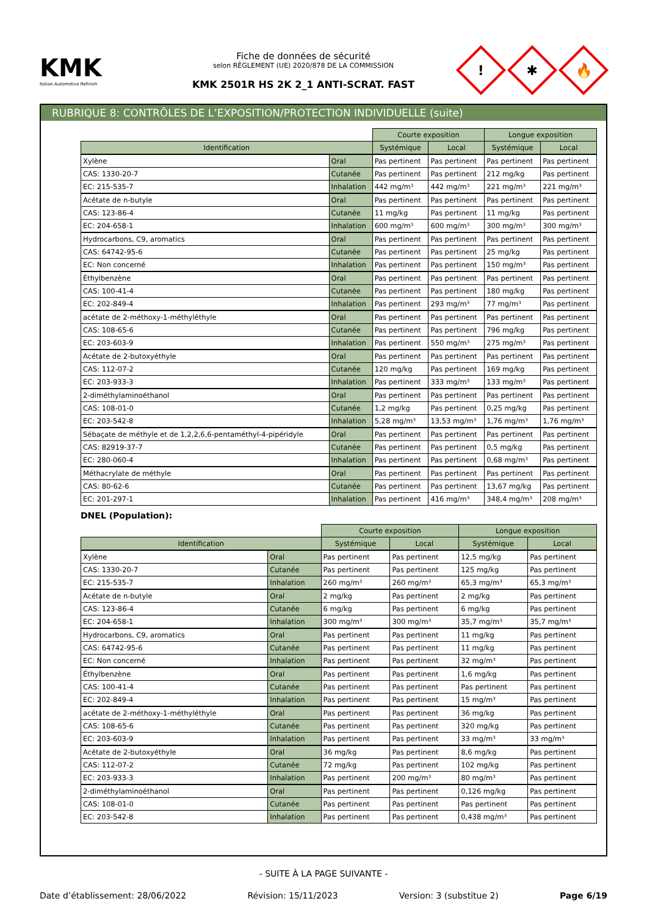KMK
Italian Automotive Refinish
Fiche de données de sécurité
selon RÈGLEMENT (UE) 2020/878 DE LA COMMISSION
KMK 2501R HS 2K 2_1 ANTI-SCRAT. FAST
!
✱
🔥
RUBRIQUE 8: CONTRÔLES DE L’EXPOSITION/PROTECTION INDIVIDUELLE (suite)
| | | Courte exposition | | Longue exposition | |
| --- | --- | --- | --- | --- | --- |
| Identification | | Systémique | Local | Systémique | Local |
| Xylène | Oral | Pas pertinent | Pas pertinent | Pas pertinent | Pas pertinent |
| CAS: 1330-20-7 | Cutanée | Pas pertinent | Pas pertinent | 212 mg/kg | Pas pertinent |
| EC: 215-535-7 | Inhalation | 442 mg/m³ | 442 mg/m³ | 221 mg/m³ | 221 mg/m³ |
| Acétate de n-butyle | Oral | Pas pertinent | Pas pertinent | Pas pertinent | Pas pertinent |
| CAS: 123-86-4 | Cutanée | 11 mg/kg | Pas pertinent | 11 mg/kg | Pas pertinent |
| EC: 204-658-1 | Inhalation | 600 mg/m³ | 600 mg/m³ | 300 mg/m³ | 300 mg/m³ |
| Hydrocarbons, C9, aromatics | Oral | Pas pertinent | Pas pertinent | Pas pertinent | Pas pertinent |
| CAS: 64742-95-6 | Cutanée | Pas pertinent | Pas pertinent | 25 mg/kg | Pas pertinent |
| EC: Non concerné | Inhalation | Pas pertinent | Pas pertinent | 150 mg/m³ | Pas pertinent |
| Éthylbenzène | Oral | Pas pertinent | Pas pertinent | Pas pertinent | Pas pertinent |
| CAS: 100-41-4 | Cutanée | Pas pertinent | Pas pertinent | 180 mg/kg | Pas pertinent |
| EC: 202-849-4 | Inhalation | Pas pertinent | 293 mg/m³ | 77 mg/m³ | Pas pertinent |
| acétate de 2-méthoxy-1-méthyléthyle | Oral | Pas pertinent | Pas pertinent | Pas pertinent | Pas pertinent |
| CAS: 108-65-6 | Cutanée | Pas pertinent | Pas pertinent | 796 mg/kg | Pas pertinent |
| EC: 203-603-9 | Inhalation | Pas pertinent | 550 mg/m³ | 275 mg/m³ | Pas pertinent |
| Acétate de 2-butoxyéthyle | Oral | Pas pertinent | Pas pertinent | Pas pertinent | Pas pertinent |
| CAS: 112-07-2 | Cutanée | 120 mg/kg | Pas pertinent | 169 mg/kg | Pas pertinent |
| EC: 203-933-3 | Inhalation | Pas pertinent | 333 mg/m³ | 133 mg/m³ | Pas pertinent |
| 2-diméthylaminoéthanol | Oral | Pas pertinent | Pas pertinent | Pas pertinent | Pas pertinent |
| CAS: 108-01-0 | Cutanée | 1,2 mg/kg | Pas pertinent | 0,25 mg/kg | Pas pertinent |
| EC: 203-542-8 | Inhalation | 5,28 mg/m³ | 13,53 mg/m³ | 1,76 mg/m³ | 1,76 mg/m³ |
| Sébaçate de méthyle et de 1,2,2,6,6-pentaméthyl-4-pipéridyle | Oral | Pas pertinent | Pas pertinent | Pas pertinent | Pas pertinent |
| CAS: 82919-37-7 | Cutanée | Pas pertinent | Pas pertinent | 0,5 mg/kg | Pas pertinent |
| EC: 280-060-4 | Inhalation | Pas pertinent | Pas pertinent | 0,68 mg/m³ | Pas pertinent |
| Méthacrylate de méthyle | Oral | Pas pertinent | Pas pertinent | Pas pertinent | Pas pertinent |
| CAS: 80-62-6 | Cutanée | Pas pertinent | Pas pertinent | 13,67 mg/kg | Pas pertinent |
| EC: 201-297-1 | Inhalation | Pas pertinent | 416 mg/m³ | 348,4 mg/m³ | 208 mg/m³ |
DNEL (Population):
| | | Courte exposition | | Longue exposition | |
| --- | --- | --- | --- | --- | --- |
| Identification | | Systémique | Local | Systémique | Local |
| Xylène | Oral | Pas pertinent | Pas pertinent | 12,5 mg/kg | Pas pertinent |
| CAS: 1330-20-7 | Cutanée | Pas pertinent | Pas pertinent | 125 mg/kg | Pas pertinent |
| EC: 215-535-7 | Inhalation | 260 mg/m³ | 260 mg/m³ | 65,3 mg/m³ | 65,3 mg/m³ |
| Acétate de n-butyle | Oral | 2 mg/kg | Pas pertinent | 2 mg/kg | Pas pertinent |
| CAS: 123-86-4 | Cutanée | 6 mg/kg | Pas pertinent | 6 mg/kg | Pas pertinent |
| EC: 204-658-1 | Inhalation | 300 mg/m³ | 300 mg/m³ | 35,7 mg/m³ | 35,7 mg/m³ |
| Hydrocarbons, C9, aromatics | Oral | Pas pertinent | Pas pertinent | 11 mg/kg | Pas pertinent |
| CAS: 64742-95-6 | Cutanée | Pas pertinent | Pas pertinent | 11 mg/kg | Pas pertinent |
| EC: Non concerné | Inhalation | Pas pertinent | Pas pertinent | 32 mg/m³ | Pas pertinent |
| Éthylbenzène | Oral | Pas pertinent | Pas pertinent | 1,6 mg/kg | Pas pertinent |
| CAS: 100-41-4 | Cutanée | Pas pertinent | Pas pertinent | Pas pertinent | Pas pertinent |
| EC: 202-849-4 | Inhalation | Pas pertinent | Pas pertinent | 15 mg/m³ | Pas pertinent |
| acétate de 2-méthoxy-1-méthyléthyle | Oral | Pas pertinent | Pas pertinent | 36 mg/kg | Pas pertinent |
| CAS: 108-65-6 | Cutanée | Pas pertinent | Pas pertinent | 320 mg/kg | Pas pertinent |
| EC: 203-603-9 | Inhalation | Pas pertinent | Pas pertinent | 33 mg/m³ | 33 mg/m³ |
| Acétate de 2-butoxyéthyle | Oral | 36 mg/kg | Pas pertinent | 8,6 mg/kg | Pas pertinent |
| CAS: 112-07-2 | Cutanée | 72 mg/kg | Pas pertinent | 102 mg/kg | Pas pertinent |
| EC: 203-933-3 | Inhalation | Pas pertinent | 200 mg/m³ | 80 mg/m³ | Pas pertinent |
| 2-diméthylaminoéthanol | Oral | Pas pertinent | Pas pertinent | 0,126 mg/kg | Pas pertinent |
| CAS: 108-01-0 | Cutanée | Pas pertinent | Pas pertinent | Pas pertinent | Pas pertinent |
| EC: 203-542-8 | Inhalation | Pas pertinent | Pas pertinent | 0,438 mg/m³ | Pas pertinent |
- SUITE À LA PAGE SUIVANTE -
Date d’établissement: 28/06/2022 Révision: 15/11/2023 Version: 3 (substitue 2) Page 6/19